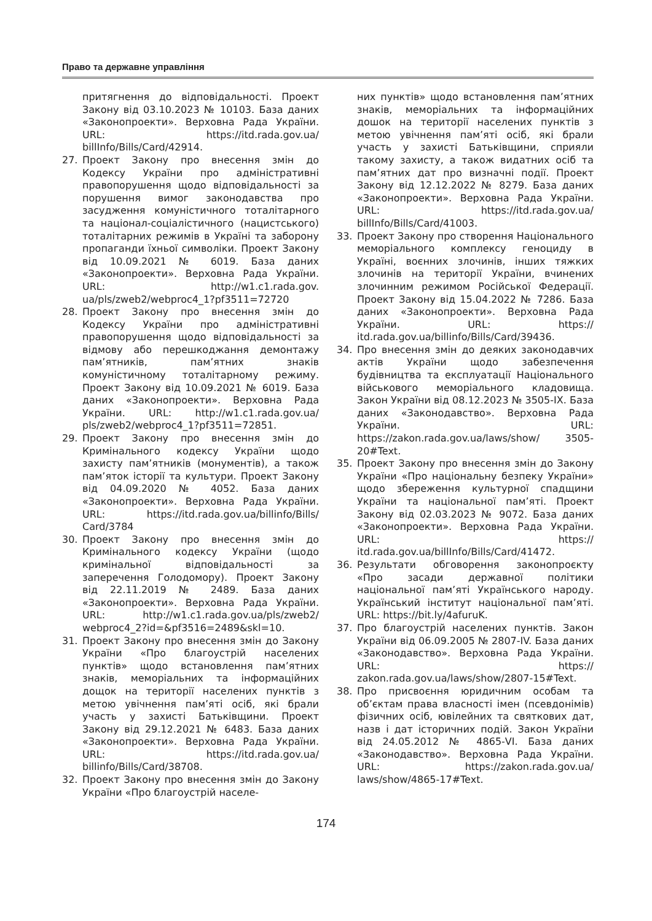Право та державне управління
притягнення до відповідальності. Проект Закону від 03.10.2023 № 10103. База даних «Законопроекти». Верховна Рада України. URL: https://itd.rada.gov.ua/ billInfo/Bills/Card/42914.
27. Проект Закону про внесення змін до Кодексу України про адміністративні правопорушення щодо відповідальності за порушення вимог законодавства про засудження комуністичного тоталітарного та націонал-соціалістичного (нацистського) тоталітарних режимів в Україні та заборону пропаганди їхньої символіки. Проект Закону від 10.09.2021 № 6019. База даних «Законопроекти». Верховна Рада України. URL: http://w1.c1.rada.gov. ua/pls/zweb2/webproc4_1?pf3511=72720
28. Проект Закону про внесення змін до Кодексу України про адміністративні правопорушення щодо відповідальності за відмову або перешкоджання демонтажу пам’ятників, пам’ятних знаків комуністичному тоталітарному режиму. Проект Закону від 10.09.2021 № 6019. База даних «Законопроекти». Верховна Рада України. URL: http://w1.c1.rada.gov.ua/ pls/zweb2/webproc4_1?pf3511=72851.
29. Проект Закону про внесення змін до Кримінального кодексу України щодо захисту пам’ятників (монументів), а також пам’яток історії та культури. Проект Закону від 04.09.2020 № 4052. База даних «Законопроекти». Верховна Рада України. URL: https://itd.rada.gov.ua/billinfo/Bills/ Card/3784
30. Проект Закону про внесення змін до Кримінального кодексу України (щодо кримінальної відповідальності за заперечення Голодомору). Проект Закону від 22.11.2019 № 2489. База даних «Законопроекти». Верховна Рада України. URL: http://w1.c1.rada.gov.ua/pls/zweb2/ webproc4_2?id=&pf3516=2489&skl=10.
31. Проект Закону про внесення змін до Закону України «Про благоустрій населених пунктів» щодо встановлення пам’ятних знаків, меморіальних та інформаційних дощок на території населених пунктів з метою увічнення пам’яті осіб, які брали участь у захисті Батьківщини. Проект Закону від 29.12.2021 № 6483. База даних «Законопроекти». Верховна Рада України. URL: https://itd.rada.gov.ua/ billinfo/Bills/Card/38708.
32. Проект Закону про внесення змін до Закону України «Про благоустрій населе-
них пунктів» щодо встановлення пам’ятних знаків, меморіальних та інформаційних дошок на території населених пунктів з метою увічнення пам’яті осіб, які брали участь у захисті Батьківщини, сприяли такому захисту, а також видатних осіб та пам’ятних дат про визначні події. Проект Закону від 12.12.2022 № 8279. База даних «Законопроекти». Верховна Рада України. URL: https://itd.rada.gov.ua/ billInfo/Bills/Card/41003.
33. Проект Закону про створення Національного меморіального комплексу геноциду в Україні, воєнних злочинів, інших тяжких злочинів на території України, вчинених злочинним режимом Російської Федерації. Проект Закону від 15.04.2022 № 7286. База даних «Законопроекти». Верховна Рада України. URL: https:// itd.rada.gov.ua/billinfo/Bills/Card/39436.
34. Про внесення змін до деяких законодавчих актів України щодо забезпечення будівництва та експлуатації Національного військового меморіального кладовища. Закон України від 08.12.2023 № 3505-IX. База даних «Законодавство». Верховна Рада України. URL: https://zakon.rada.gov.ua/laws/show/ 3505-20#Text.
35. Проект Закону про внесення змін до Закону України «Про національну безпеку України» щодо збереження культурної спадщини України та національної пам’яті. Проект Закону від 02.03.2023 № 9072. База даних «Законопроекти». Верховна Рада України. URL: https:// itd.rada.gov.ua/billInfo/Bills/Card/41472.
36. Результати обговорення законопроєкту «Про засади державної політики національної пам’яті Українського народу. Український інститут національної пам’яті. URL: https://bit.ly/4afuruK.
37. Про благоустрій населених пунктів. Закон України від 06.09.2005 № 2807-IV. База даних «Законодавство». Верховна Рада України. URL: https:// zakon.rada.gov.ua/laws/show/2807-15#Text.
38. Про присвоєння юридичним особам та об’єктам права власності імен (псевдонімів) фізичних осіб, ювілейних та святкових дат, назв і дат історичних подій. Закон України від 24.05.2012 № 4865-VI. База даних «Законодавство». Верховна Рада України. URL: https://zakon.rada.gov.ua/ laws/show/4865-17#Text.
174